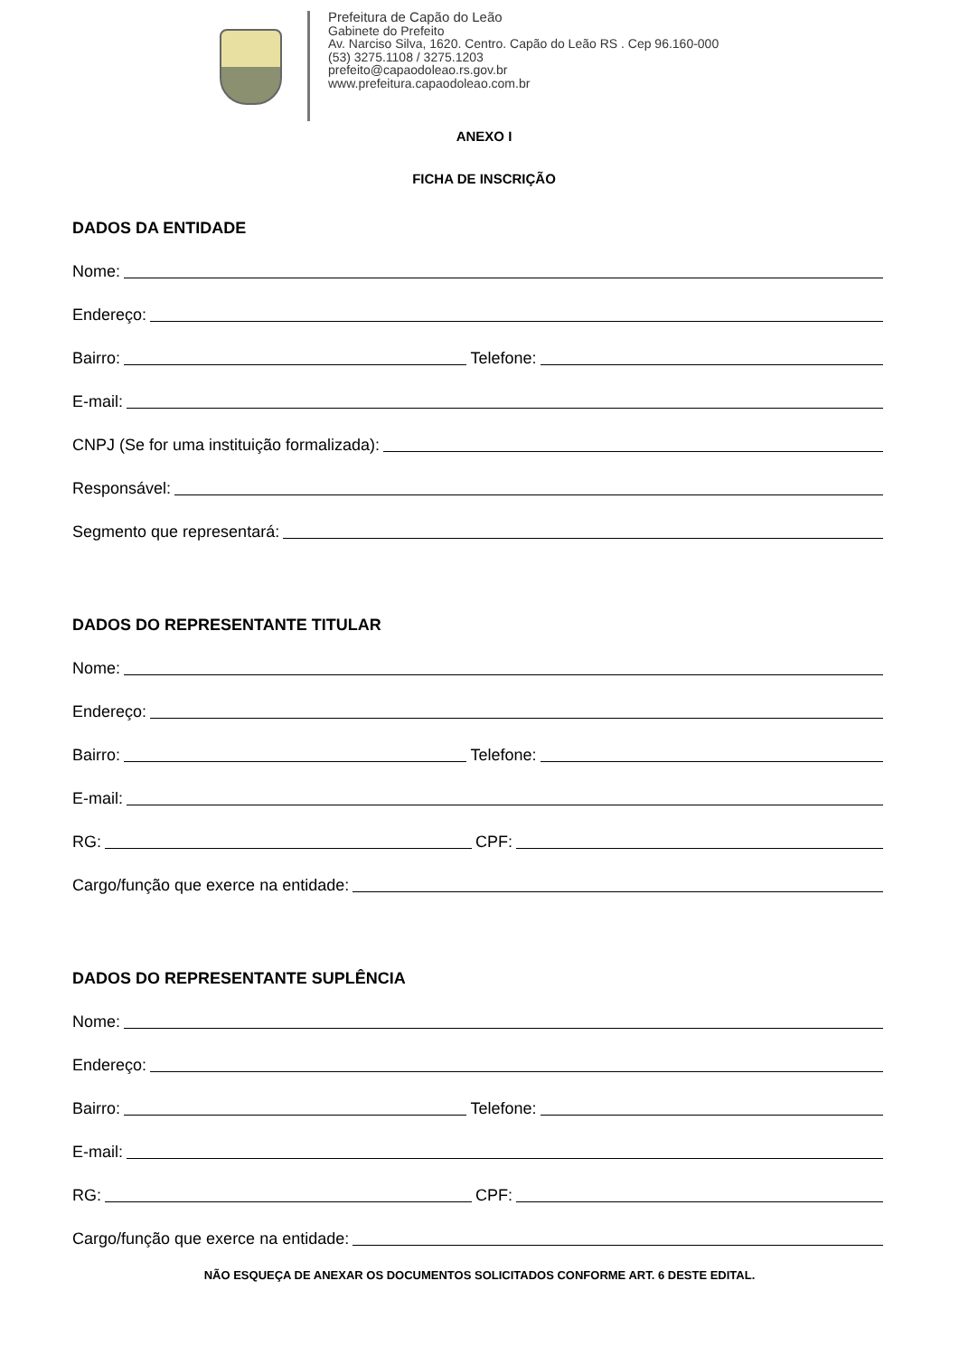Prefeitura de Capão do Leão
Gabinete do Prefeito
Av. Narciso Silva, 1620. Centro. Capão do Leão RS . Cep 96.160-000
(53) 3275.1108 / 3275.1203
prefeito@capaodoleao.rs.gov.br
www.prefeitura.capaodoleao.com.br
ANEXO I
FICHA DE INSCRIÇÃO
DADOS DA ENTIDADE
Nome:
Endereço:
Bairro:
Telefone:
E-mail:
CNPJ (Se for uma instituição formalizada):
Responsável:
Segmento que representará:
DADOS DO REPRESENTANTE TITULAR
Nome:
Endereço:
Bairro:
Telefone:
E-mail:
RG:
CPF:
Cargo/função que exerce na entidade:
DADOS DO REPRESENTANTE SUPLÊNCIA
Nome:
Endereço:
Bairro:
Telefone:
E-mail:
RG:
CPF:
Cargo/função que exerce na entidade:
NÃO ESQUEÇA DE ANEXAR OS DOCUMENTOS SOLICITADOS CONFORME ART. 6 DESTE EDITAL.